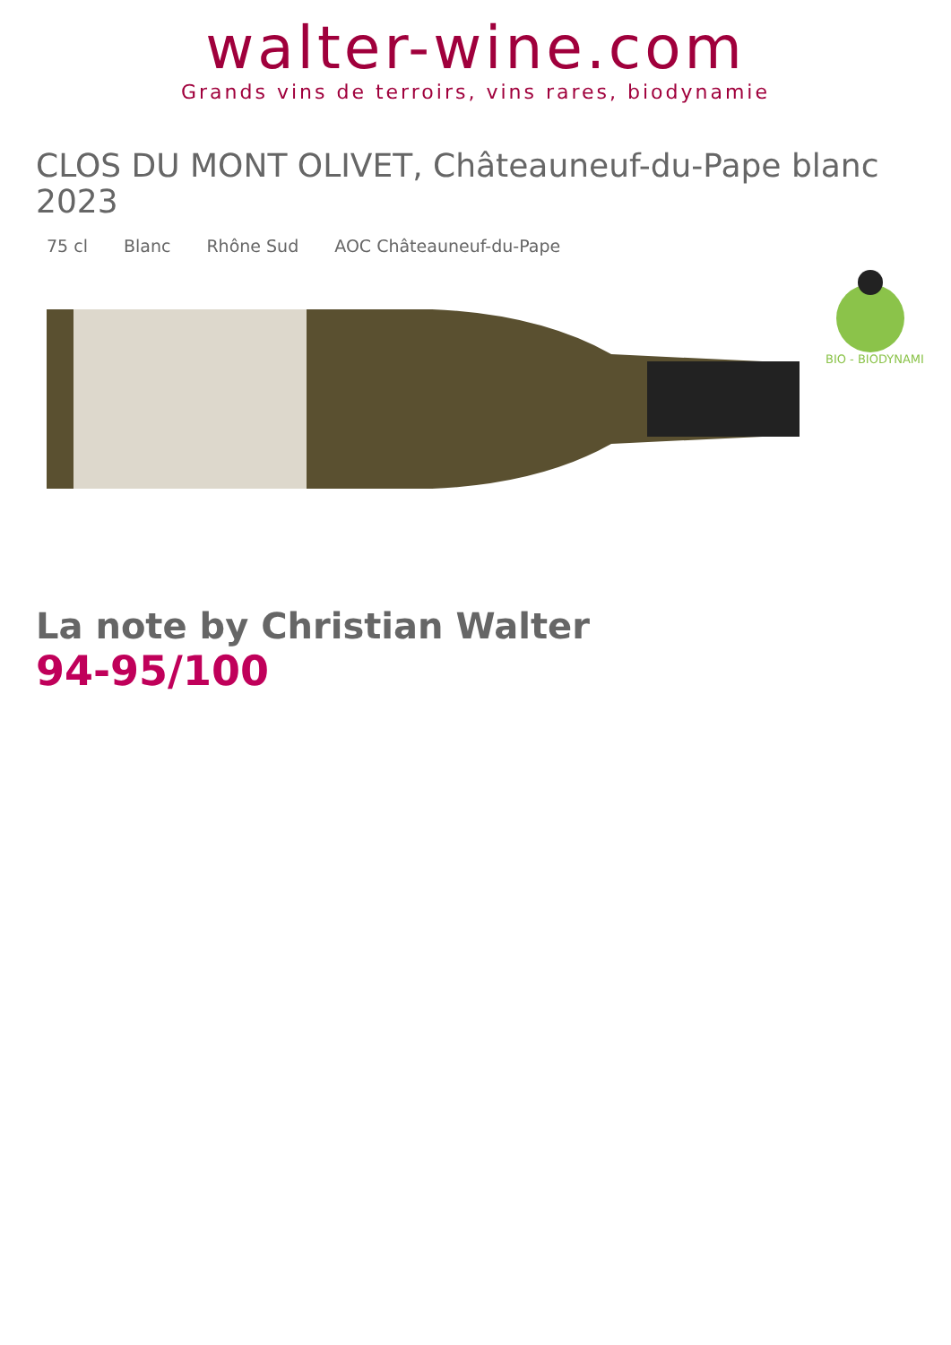walter-wine.com
Grands vins de terroirs, vins rares, biodynamie
CLOS DU MONT OLIVET, Châteauneuf-du-Pape blanc 2023
75 cl Blanc Rhône Sud AOC Châteauneuf-du-Pape
BIO - BIODYNAMIE
La note by Christian Walter
94-95/100